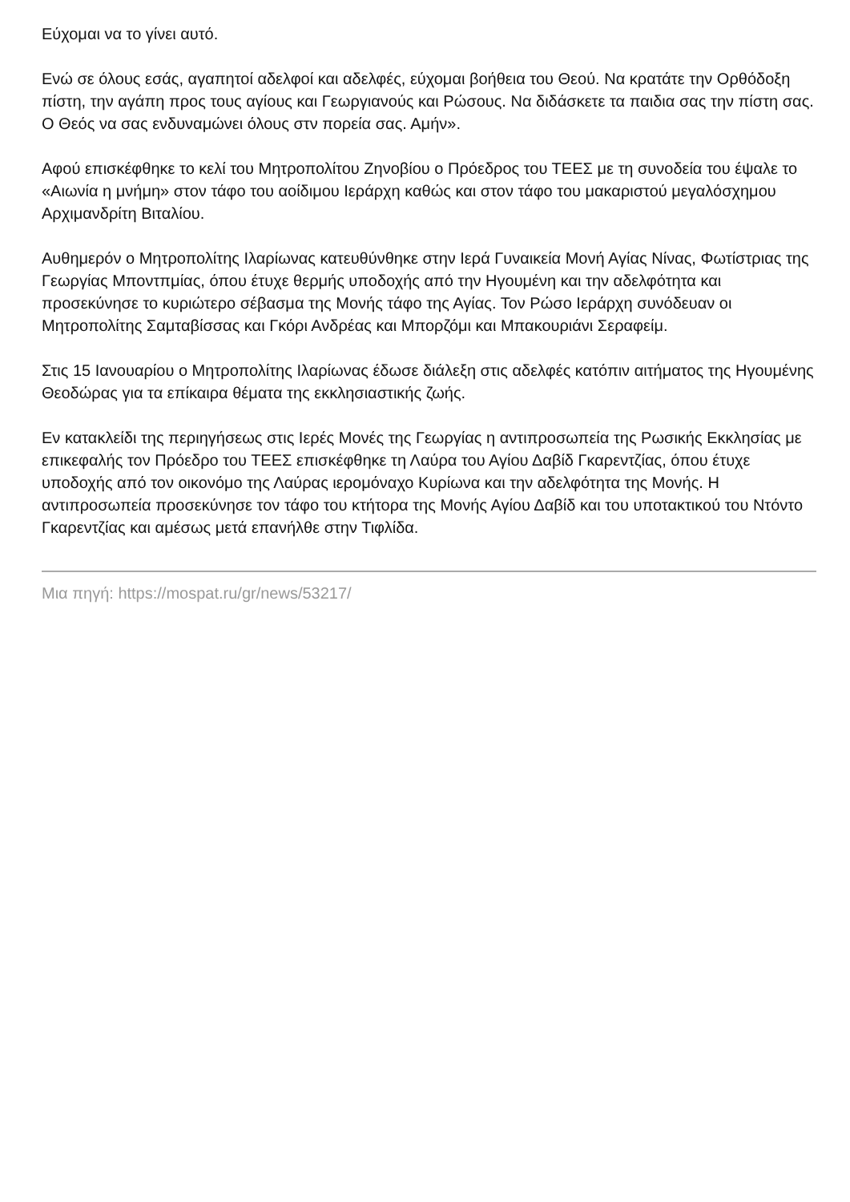Εύχομαι να το γίνει αυτό.
Ενώ σε όλους εσάς, αγαπητοί αδελφοί και αδελφές, εύχομαι βοήθεια του Θεού. Να κρατάτε την Ορθόδοξη πίστη, την αγάπη προς τους αγίους και Γεωργιανούς και Ρώσους. Να διδάσκετε τα παιδια σας την πίστη σας. Ο Θεός να σας ενδυναμώνει όλους στν πορεία σας. Αμήν».
Αφού επισκέφθηκε το κελί του Μητροπολίτου Ζηνοβίου ο Πρόεδρος του ΤΕΕΣ με τη συνοδεία του έψαλε το «Αιωνία η μνήμη» στον τάφο του αοίδιμου Ιεράρχη καθώς και στον τάφο του μακαριστού μεγαλόσχημου Αρχιμανδρίτη Βιταλίου.
Αυθημερόν ο Μητροπολίτης Ιλαρίωνας κατευθύνθηκε στην Ιερά Γυναικεία Μονή Αγίας Νίνας, Φωτίστριας της Γεωργίας Μποντπμίας, όπου έτυχε θερμής υποδοχής από την Ηγουμένη και την αδελφότητα και προσεκύνησε το κυριώτερο σέβασμα της Μονής τάφο της Αγίας. Τον Ρώσο Ιεράρχη συνόδευαν οι Μητροπολίτης Σαμταβίσσας και Γκόρι Ανδρέας και Μπορζόμι και Μπακουριάνι Σεραφείμ.
Στις 15 Ιανουαρίου ο Μητροπολίτης Ιλαρίωνας έδωσε διάλεξη στις αδελφές κατόπιν αιτήματος της Ηγουμένης Θεοδώρας για τα επίκαιρα θέματα της εκκλησιαστικής ζωής.
Εν κατακλείδι της περιηγήσεως στις Ιερές Μονές της Γεωργίας η αντιπροσωπεία της Ρωσικής Εκκλησίας με επικεφαλής τον Πρόεδρο του ΤΕΕΣ επισκέφθηκε τη Λαύρα του Αγίου Δαβίδ Γκαρεντζίας, όπου έτυχε υποδοχής από τον οικονόμο της Λαύρας ιερομόναχο Κυρίωνα και την αδελφότητα της Μονής. Η αντιπροσωπεία προσεκύνησε τον τάφο του κτήτορα της Μονής Αγίου Δαβίδ και του υποτακτικού του Ντόντο Γκαρεντζίας και αμέσως μετά επανήλθε στην Τιφλίδα.
Μια πηγή: https://mospat.ru/gr/news/53217/